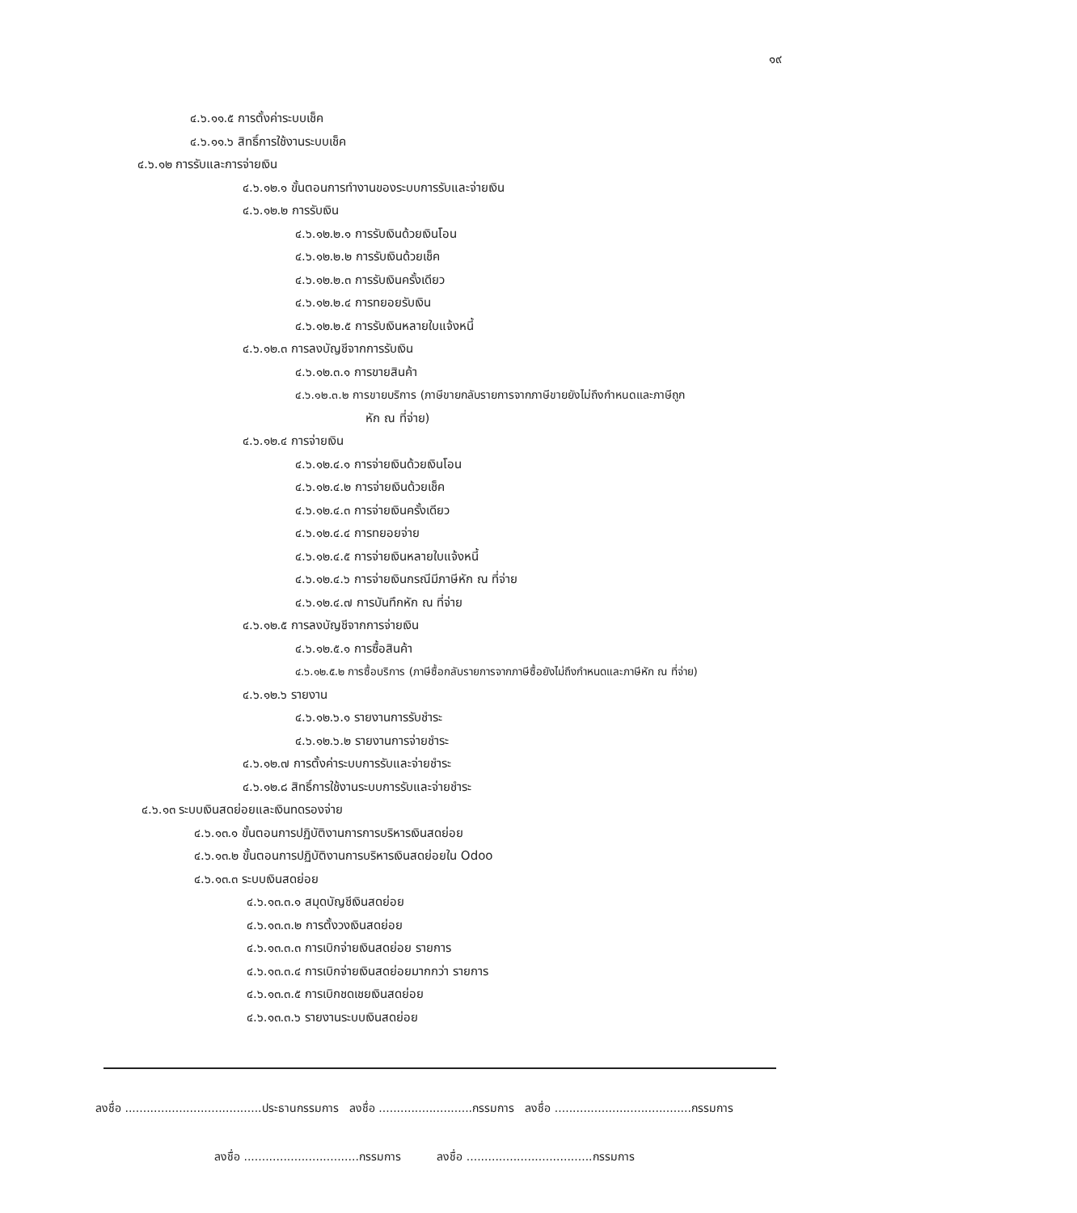๑๙
๔.๖.๑๑.๕ การตั้งค่าระบบเช็ค
๔.๖.๑๑.๖ สิทธิ์การใช้งานระบบเช็ค
๔.๖.๑๒ การรับและการจ่ายเงิน
๔.๖.๑๒.๑ ขั้นตอนการทำงานของระบบการรับและจ่ายเงิน
๔.๖.๑๒.๒ การรับเงิน
๔.๖.๑๒.๒.๑ การรับเงินด้วยเงินโอน
๔.๖.๑๒.๒.๒ การรับเงินด้วยเช็ค
๔.๖.๑๒.๒.๓ การรับเงินครั้งเดียว
๔.๖.๑๒.๒.๔ การทยอยรับเงิน
๔.๖.๑๒.๒.๕ การรับเงินหลายใบแจ้งหนี้
๔.๖.๑๒.๓ การลงบัญชีจากการรับเงิน
๔.๖.๑๒.๓.๑ การขายสินค้า
๔.๖.๑๒.๓.๒ การขายบริการ (ภาษีขายกลับรายการจากภาษีขายยังไม่ถึงกำหนดและภาษีถูก
หัก ณ ที่จ่าย)
๔.๖.๑๒.๔ การจ่ายเงิน
๔.๖.๑๒.๔.๑ การจ่ายเงินด้วยเงินโอน
๔.๖.๑๒.๔.๒ การจ่ายเงินด้วยเช็ค
๔.๖.๑๒.๔.๓ การจ่ายเงินครั้งเดียว
๔.๖.๑๒.๔.๔ การทยอยจ่าย
๔.๖.๑๒.๔.๕ การจ่ายเงินหลายใบแจ้งหนี้
๔.๖.๑๒.๔.๖ การจ่ายเงินกรณีมีภาษีหัก ณ ที่จ่าย
๔.๖.๑๒.๔.๗ การบันทึกหัก ณ ที่จ่าย
๔.๖.๑๒.๕ การลงบัญชีจากการจ่ายเงิน
๔.๖.๑๒.๕.๑ การซื้อสินค้า
๔.๖.๑๒.๕.๒ การซื้อบริการ (ภาษีซื้อกลับรายการจากภาษีซื้อยังไม่ถึงกำหนดและภาษีหัก ณ ที่จ่าย)
๔.๖.๑๒.๖ รายงาน
๔.๖.๑๒.๖.๑ รายงานการรับชำระ
๔.๖.๑๒.๖.๒ รายงานการจ่ายชำระ
๔.๖.๑๒.๗ การตั้งค่าระบบการรับและจ่ายชำระ
๔.๖.๑๒.๘ สิทธิ์การใช้งานระบบการรับและจ่ายชำระ
๔.๖.๑๓ ระบบเงินสดย่อยและเงินทดรองจ่าย
๔.๖.๑๓.๑ ขั้นตอนการปฏิบัติงานการการบริหารเงินสดย่อย
๔.๖.๑๓.๒ ขั้นตอนการปฏิบัติงานการบริหารเงินสดย่อยใน Odoo
๔.๖.๑๓.๓ ระบบเงินสดย่อย
๔.๖.๑๓.๓.๑ สมุดบัญชีเงินสดย่อย
๔.๖.๑๓.๓.๒ การตั้งวงเงินสดย่อย
๔.๖.๑๓.๓.๓ การเบิกจ่ายเงินสดย่อย รายการ
๔.๖.๑๓.๓.๔ การเบิกจ่ายเงินสดย่อยมากกว่า รายการ
๔.๖.๑๓.๓.๕ การเบิกชดเชยเงินสดย่อย
๔.๖.๑๓.๓.๖ รายงานระบบเงินสดย่อย
ลงชื่อ ......................................ประธานกรรมการ ลงชื่อ ..........................กรรมการ ลงชื่อ ......................................กรรมการ
ลงชื่อ ................................กรรมการ ลงชื่อ ...................................กรรมการ